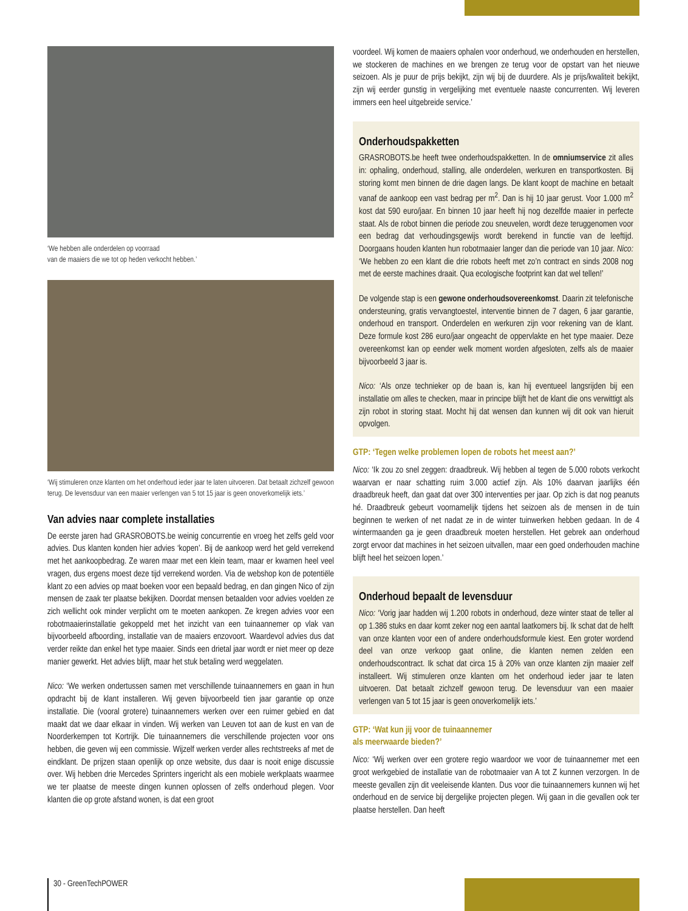‘We hebben alle onderdelen op voorraad
van de maaiers die we tot op heden verkocht hebben.’
‘Wij stimuleren onze klanten om het onderhoud ieder jaar te laten uitvoeren. Dat betaalt zichzelf gewoon terug. De levensduur van een maaier verlengen van 5 tot 15 jaar is geen onoverkomelijk iets.’
Van advies naar complete installaties
De eerste jaren had GRASROBOTS.be weinig concurrentie en vroeg het zelfs geld voor advies. Dus klanten konden hier advies ‘kopen’. Bij de aankoop werd het geld verrekend met het aankoopbedrag. Ze waren maar met een klein team, maar er kwamen heel veel vragen, dus ergens moest deze tijd verrekend worden. Via de webshop kon de potentiële klant zo een advies op maat boeken voor een bepaald bedrag, en dan gingen Nico of zijn mensen de zaak ter plaatse bekijken. Doordat mensen betaalden voor advies voelden ze zich wellicht ook minder verplicht om te moeten aankopen. Ze kregen advies voor een robotmaaierinstallatie gekoppeld met het inzicht van een tuinaannemer op vlak van bijvoorbeeld afboording, installatie van de maaiers enzovoort. Waardevol advies dus dat verder reikte dan enkel het type maaier. Sinds een drietal jaar wordt er niet meer op deze manier gewerkt. Het advies blijft, maar het stuk betaling werd weggelaten.
Nico: ‘We werken ondertussen samen met verschillende tuinaannemers en gaan in hun opdracht bij de klant installeren. Wij geven bijvoorbeeld tien jaar garantie op onze installatie. Die (vooral grotere) tuinaannemers werken over een ruimer gebied en dat maakt dat we daar elkaar in vinden. Wij werken van Leuven tot aan de kust en van de Noorderkempen tot Kortrijk. Die tuinaannemers die verschillende projecten voor ons hebben, die geven wij een commissie. Wijzelf werken verder alles rechtstreeks af met de eindklant. De prijzen staan openlijk op onze website, dus daar is nooit enige discussie over. Wij hebben drie Mercedes Sprinters ingericht als een mobiele werkplaats waarmee we ter plaatse de meeste dingen kunnen oplossen of zelfs onderhoud plegen. Voor klanten die op grote afstand wonen, is dat een groot
voordeel. Wij komen de maaiers ophalen voor onderhoud, we onderhouden en herstellen, we stockeren de machines en we brengen ze terug voor de opstart van het nieuwe seizoen. Als je puur de prijs bekijkt, zijn wij bij de duurdere. Als je prijs/kwaliteit bekijkt, zijn wij eerder gunstig in vergelijking met eventuele naaste concurrenten. Wij leveren immers een heel uitgebreide service.’
Onderhoudspakketten
GRASROBOTS.be heeft twee onderhoudspakketten. In de omniumservice zit alles in: ophaling, onderhoud, stalling, alle onderdelen, werkuren en transportkosten. Bij storing komt men binnen de drie dagen langs. De klant koopt de machine en betaalt vanaf de aankoop een vast bedrag per m<sup>2</sup>. Dan is hij 10 jaar gerust. Voor 1.000 m<sup>2</sup> kost dat 590 euro/jaar. En binnen 10 jaar heeft hij nog dezelfde maaier in perfecte staat. Als de robot binnen die periode zou sneuvelen, wordt deze teruggenomen voor een bedrag dat verhoudingsgewijs wordt berekend in functie van de leeftijd. Doorgaans houden klanten hun robotmaaier langer dan die periode van 10 jaar. Nico: ‘We hebben zo een klant die drie robots heeft met zo’n contract en sinds 2008 nog met de eerste machines draait. Qua ecologische footprint kan dat wel tellen!’
De volgende stap is een gewone onderhoudsovereenkomst. Daarin zit telefonische ondersteuning, gratis vervangtoestel, interventie binnen de 7 dagen, 6 jaar garantie, onderhoud en transport. Onderdelen en werkuren zijn voor rekening van de klant. Deze formule kost 286 euro/jaar ongeacht de oppervlakte en het type maaier. Deze overeenkomst kan op eender welk moment worden afgesloten, zelfs als de maaier bijvoorbeeld 3 jaar is.
Nico: ‘Als onze technieker op de baan is, kan hij eventueel langsrijden bij een installatie om alles te checken, maar in principe blijft het de klant die ons verwittigt als zijn robot in storing staat. Mocht hij dat wensen dan kunnen wij dit ook van hieruit opvolgen.
GTP: ‘Tegen welke problemen lopen de robots het meest aan?’
Nico: ‘Ik zou zo snel zeggen: draadbreuk. Wij hebben al tegen de 5.000 robots verkocht waarvan er naar schatting ruim 3.000 actief zijn. Als 10% daarvan jaarlijks één draadbreuk heeft, dan gaat dat over 300 interventies per jaar. Op zich is dat nog peanuts hé. Draadbreuk gebeurt voornamelijk tijdens het seizoen als de mensen in de tuin beginnen te werken of net nadat ze in de winter tuinwerken hebben gedaan. In de 4 wintermaanden ga je geen draadbreuk moeten herstellen. Het gebrek aan onderhoud zorgt ervoor dat machines in het seizoen uitvallen, maar een goed onderhouden machine blijft heel het seizoen lopen.’
Onderhoud bepaalt de levensduur
Nico: ‘Vorig jaar hadden wij 1.200 robots in onderhoud, deze winter staat de teller al op 1.386 stuks en daar komt zeker nog een aantal laatkomers bij. Ik schat dat de helft van onze klanten voor een of andere onderhoudsformule kiest. Een groter wordend deel van onze verkoop gaat online, die klanten nemen zelden een onderhoudscontract. Ik schat dat circa 15 à 20% van onze klanten zijn maaier zelf installeert. Wij stimuleren onze klanten om het onderhoud ieder jaar te laten uitvoeren. Dat betaalt zichzelf gewoon terug. De levensduur van een maaier verlengen van 5 tot 15 jaar is geen onoverkomelijk iets.’
GTP: ‘Wat kun jij voor de tuinaannemer
als meerwaarde bieden?’
Nico: ‘Wij werken over een grotere regio waardoor we voor de tuinaannemer met een groot werkgebied de installatie van de robotmaaier van A tot Z kunnen verzorgen. In de meeste gevallen zijn dit veeleisende klanten. Dus voor die tuinaannemers kunnen wij het onderhoud en de service bij dergelijke projecten plegen. Wij gaan in die gevallen ook ter plaatse herstellen. Dan heeft
30 - GreenTechPOWER